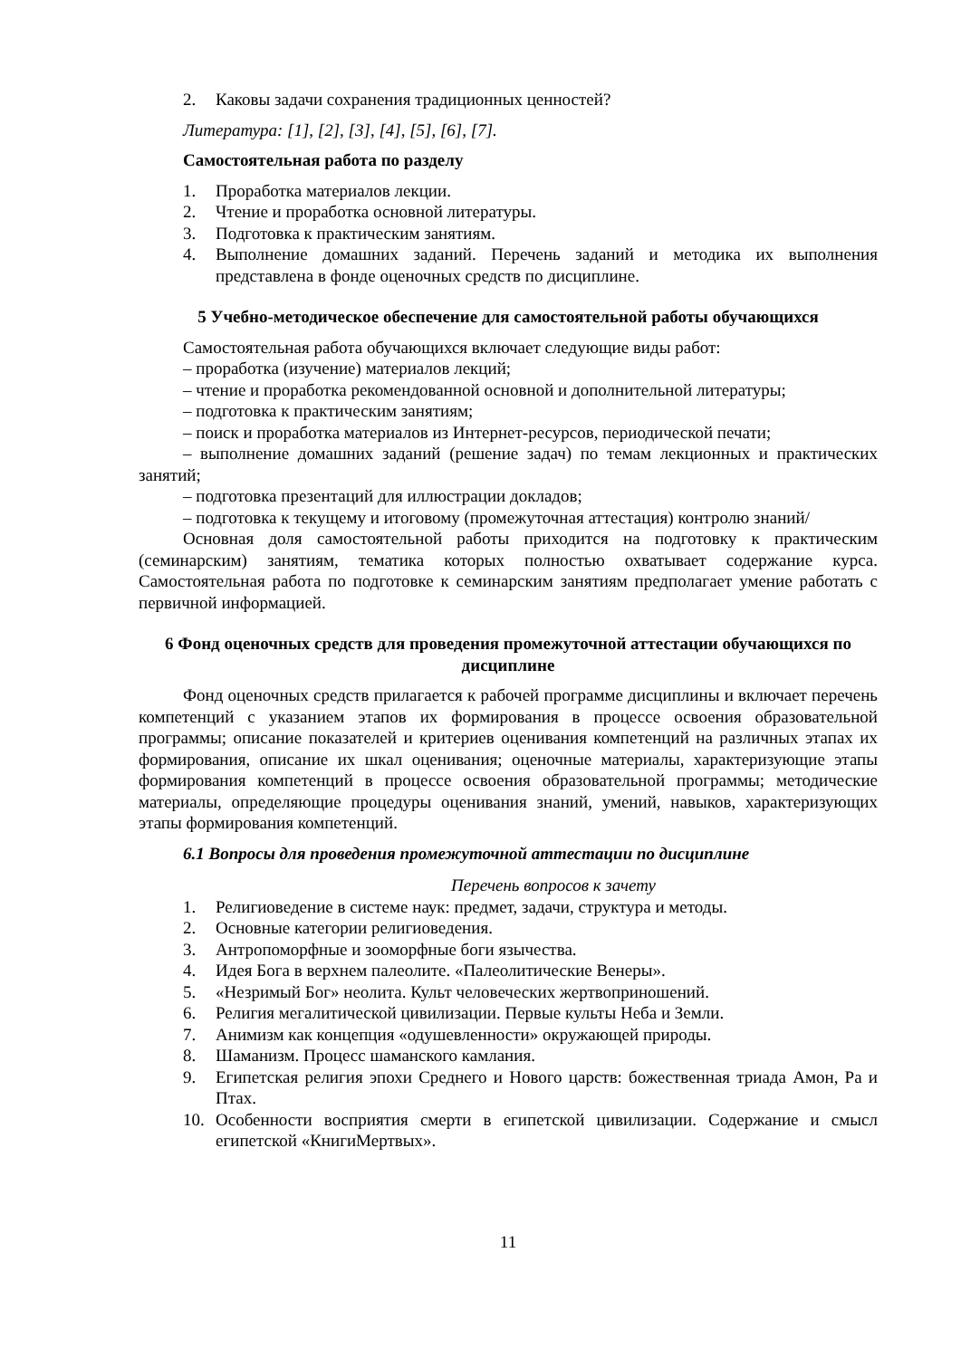2. Каковы задачи сохранения традиционных ценностей?
Литература: [1], [2], [3], [4], [5], [6], [7].
Самостоятельная работа по разделу
1. Проработка материалов лекции.
2. Чтение и проработка основной литературы.
3. Подготовка к практическим занятиям.
4. Выполнение домашних заданий. Перечень заданий и методика их выполнения представлена в фонде оценочных средств по дисциплине.
5 Учебно-методическое обеспечение для самостоятельной работы обучающихся
Самостоятельная работа обучающихся включает следующие виды работ:
– проработка (изучение) материалов лекций;
– чтение и проработка рекомендованной основной и дополнительной литературы;
– подготовка к практическим занятиям;
– поиск и проработка материалов из Интернет-ресурсов, периодической печати;
– выполнение домашних заданий (решение задач) по темам лекционных и практических занятий;
– подготовка презентаций для иллюстрации докладов;
– подготовка к текущему и итоговому (промежуточная аттестация) контролю знаний/
Основная доля самостоятельной работы приходится на подготовку к практическим (семинарским) занятиям, тематика которых полностью охватывает содержание курса. Самостоятельная работа по подготовке к семинарским занятиям предполагает умение работать с первичной информацией.
6 Фонд оценочных средств для проведения промежуточной аттестации обучающихся по дисциплине
Фонд оценочных средств прилагается к рабочей программе дисциплины и включает перечень компетенций с указанием этапов их формирования в процессе освоения образовательной программы; описание показателей и критериев оценивания компетенций на различных этапах их формирования, описание их шкал оценивания; оценочные материалы, характеризующие этапы формирования компетенций в процессе освоения образовательной программы; методические материалы, определяющие процедуры оценивания знаний, умений, навыков, характеризующих этапы формирования компетенций.
6.1 Вопросы для проведения промежуточной аттестации по дисциплине
Перечень вопросов к зачету
1. Религиоведение в системе наук: предмет, задачи, структура и методы.
2. Основные категории религиоведения.
3. Антропоморфные и зооморфные боги язычества.
4. Идея Бога в верхнем палеолите. «Палеолитические Венеры».
5. «Незримый Бог» неолита. Культ человеческих жертвоприношений.
6. Религия мегалитической цивилизации. Первые культы Неба и Земли.
7. Анимизм как концепция «одушевленности» окружающей природы.
8. Шаманизм. Процесс шаманского камлания.
9. Египетская религия эпохи Среднего и Нового царств: божественная триада Амон, Ра и Птах.
10. Особенности восприятия смерти в египетской цивилизации. Содержание и смысл египетской «КнигиМертвых».
11